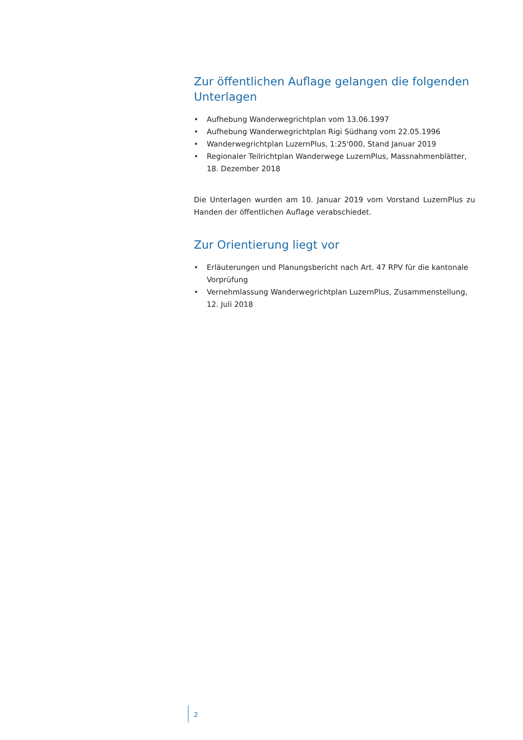Zur öffentlichen Auflage gelangen die folgenden Unterlagen
• Aufhebung Wanderwegrichtplan vom 13.06.1997
• Aufhebung Wanderwegrichtplan Rigi Südhang vom 22.05.1996
• Wanderwegrichtplan LuzernPlus, 1:25'000, Stand Januar 2019
• Regionaler Teilrichtplan Wanderwege LuzernPlus, Massnahmenblätter, 18. Dezember 2018
Die Unterlagen wurden am 10. Januar 2019 vom Vorstand LuzernPlus zu Handen der öffentlichen Auflage verabschiedet.
Zur Orientierung liegt vor
• Erläuterungen und Planungsbericht nach Art. 47 RPV für die kantonale Vorprüfung
• Vernehmlassung Wanderwegrichtplan LuzernPlus, Zusammenstellung, 12. Juli 2018
2